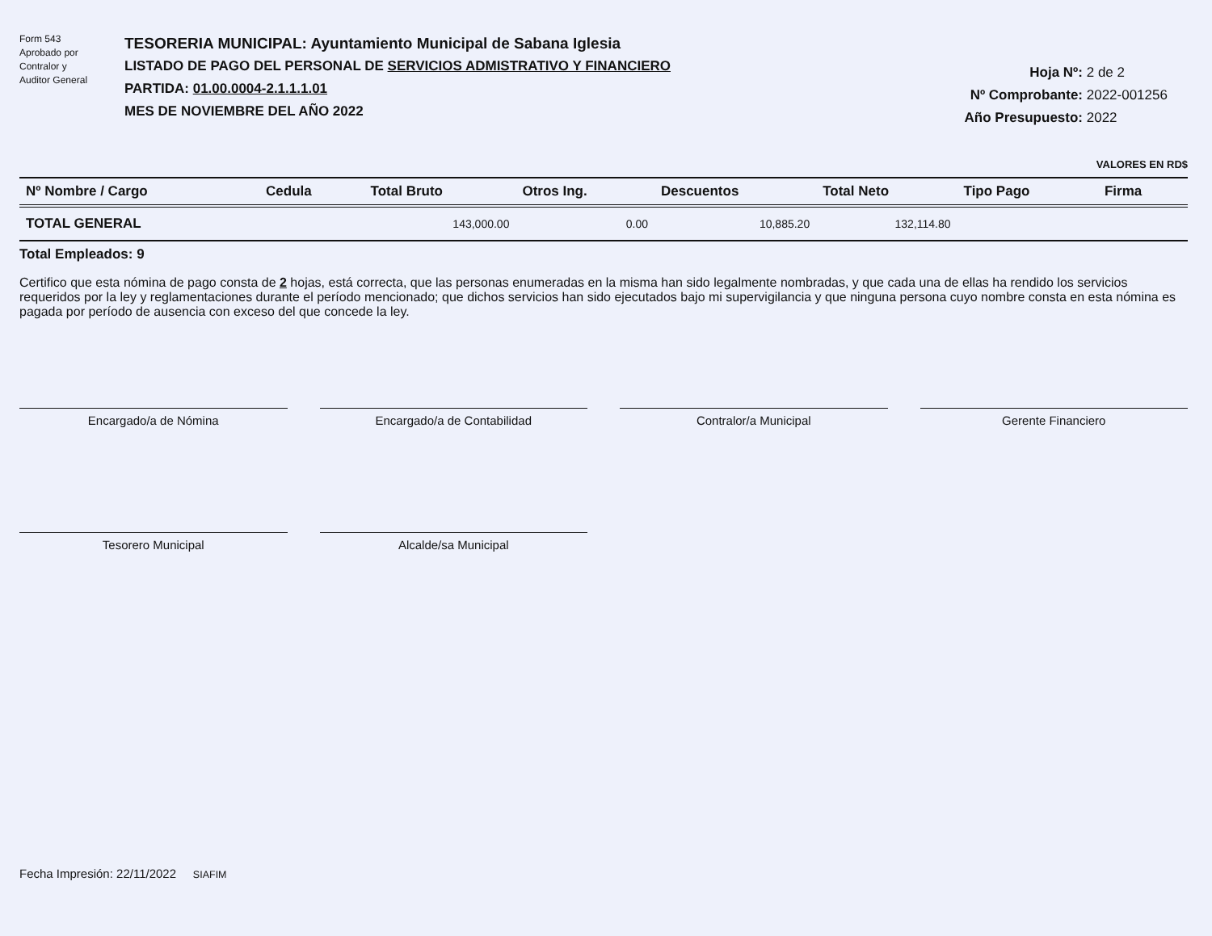Form 543
Aprobado por
Contralor y
Auditor General
TESORERIA MUNICIPAL: Ayuntamiento Municipal de Sabana Iglesia
LISTADO DE PAGO DEL PERSONAL DE SERVICIOS ADMISTRATIVO Y FINANCIERO
PARTIDA: 01.00.0004-2.1.1.1.01
MES DE NOVIEMBRE DEL AÑO 2022
Hoja Nº: 2 de 2
Nº Comprobante: 2022-001256
Año Presupuesto: 2022
VALORES EN RD$
| Nº Nombre / Cargo | Cedula | Total Bruto | Otros Ing. | Descuentos | Total Neto | Tipo Pago | Firma |
| --- | --- | --- | --- | --- | --- | --- | --- |
| TOTAL GENERAL | | 143,000.00 | 0.00 | 10,885.20 | 132,114.80 | | |
Total Empleados: 9
Certifico que esta nómina de pago consta de 2 hojas, está correcta, que las personas enumeradas en la misma han sido legalmente nombradas, y que cada una de ellas ha rendido los servicios requeridos por la ley y reglamentaciones durante el período mencionado; que dichos servicios han sido ejecutados bajo mi supervigilancia y que ninguna persona cuyo nombre consta en esta nómina es pagada por período de ausencia con exceso del que concede la ley.
Encargado/a de Nómina
Encargado/a de Contabilidad
Contralor/a Municipal
Gerente Financiero
Tesorero Municipal
Alcalde/sa Municipal
Fecha Impresión: 22/11/2022 SIAFIM